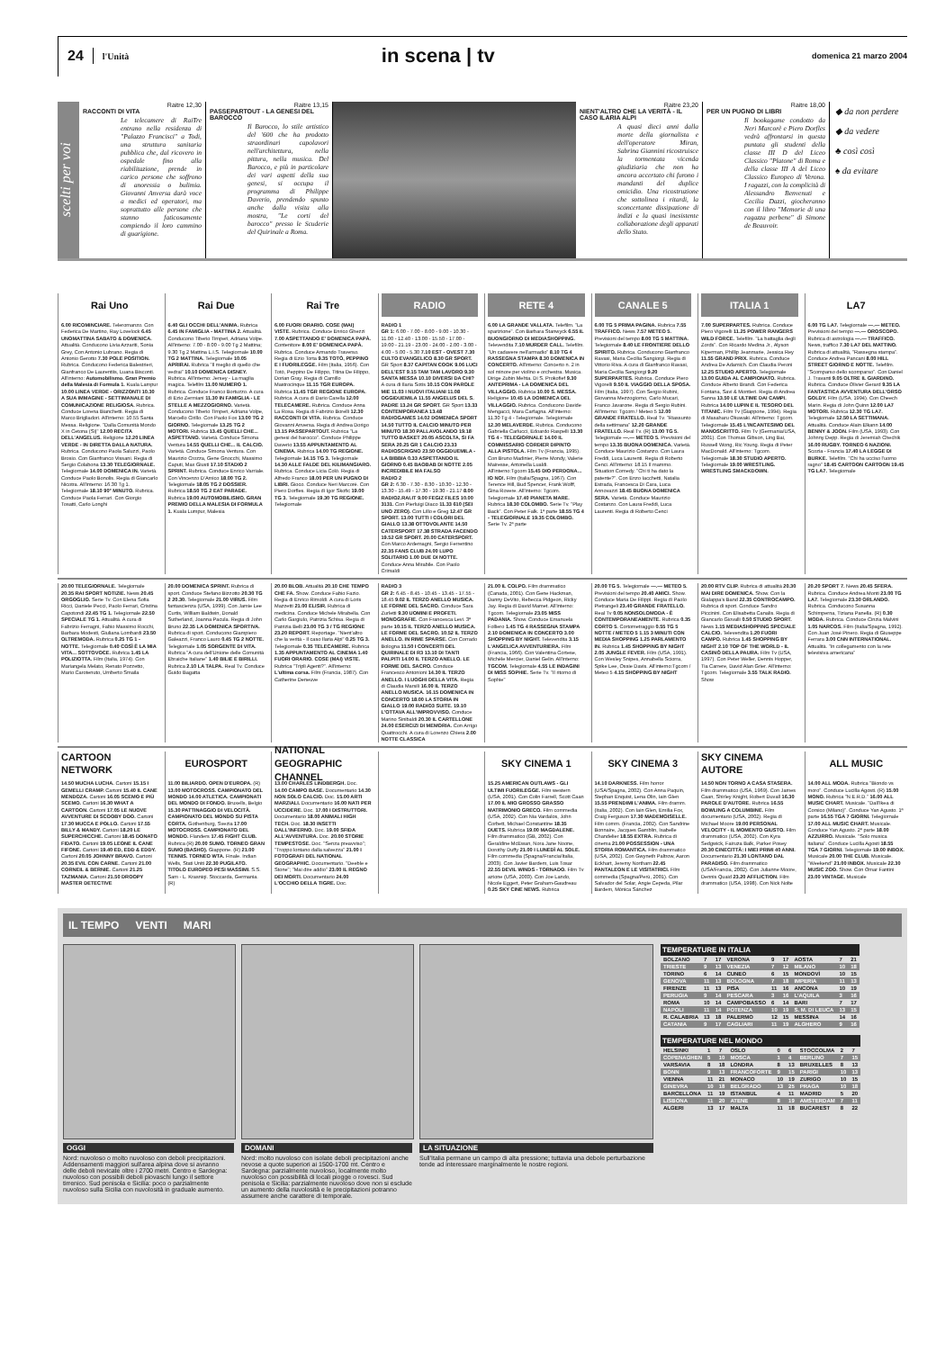24 l'Unità in scena | tv domenica 21 marzo 2004
scelti per voi
Raitre 12,30
RACCONTI DI VITA
Le telecamere di RaiTre entrano nella residenza di "Palazzo Francisci" a Todi, una struttura sanitaria pubblica che, dal ricovero in ospedale fino alla riabilitazione, prende in carico persone che soffrono di anoressia o bulimia. Giovanni Anversa darà voce a medici ed operatori, ma soprattutto alle persone che stanno faticosamente compiendo il loro cammino di guarigione.
Raitre 13,15
PASSEPARTOUT - LA GENESI DEL BAROCCO
Il Barocco, lo stile artistico del '600 che ha prodotto straordinari capolavori nell'architettura, nella pittura, nella musica. Del Barocco, e più in particolare dei vari aspetti della sua genesi, si occupa il programma di Philippe Daverio, prendendo spunto anche dalla visita alla mostra, "Le corti del barocco" presso le Scuderie del Quirinale a Roma.
Raitre 23,20
NIENT'ALTRO CHE LA VERITÀ - IL CASO ILARIA ALPI
A quasi dieci anni dalla morte della giornalista e dell'operatore Miran, Sabrina Giannini ricostruisce la tormentata vicenda giudiziaria che non ha ancora accertato chi furono i mandanti del duplice omicidio. Una ricostruzione che sottolinea i ritardi, la sconcertante dissipazione di indizi e la quasi inesistente collaborazione degli apparati dello Stato.
Raitre 18,00
PER UN PUGNO DI LIBRI
Il bookagame condotto da Neri Marcorè e Piero Dorfles vedrà affrontarsi in questa puntata gli studenti della classe III D del Liceo Classico "Platone" di Roma e della classe III A del Liceo Classico Europeo di Verona. I ragazzi, con la complicità di Alessandro Benvenuti e Cecilia Dazzi, giocheranno con il libro "Memorie di una ragazza perbene" di Simone de Beauvoir.
◆ da non perdere
◆ da vedere
♣ così così
♠ da evitare
Rai Uno
6.00 RICOMINCIARE. Teleromanzo. Con Federica De Martino, Ray Lovelock 6.45 UNOMATTINA SABATO & DOMENICA. Attualità. Conducono Livia Azzariti, Sonia Grey, Con Antonio Lubrano. Regia di Antonio Gerotto 7.30 POLE POSITION. Rubrica. Conducono Federica Balestrieri, Gianfranco De Laurentiis, Luana Bisconti. All'interno: Automobilismo. Gran Premio della Malesia di Formula 1. Kuala Lampur 10.00 LINEA VERDE - ORIZZONTI 10.30 A SUA IMMAGINE - SETTIMANALE DI COMUNICAZIONE RELIGIOSA. Rubrica. Conduce Lorena Bianchetti. Regia di Marco Brigliadori. All'interno: 10.55 Santa Messa. Religione. "Dalla Comunità Mondo X in Cetona (Si)" 12.00 RECITA DELL'ANGELUS. Religione 12.20 LINEA VERDE - IN DIRETTA DALLA NATURA. Rubrica. Conducono Paola Saluzzi, Paolo Brosio. Con Gianfranco Vissani. Regia di Sergio Colabona 13.30 TELEGIORNALE. Telegiornale 14.00 DOMENICA IN. Varietà. Conduce Paolo Bonolis. Regia di Giancarlo Nicotra. All'interno: 16.30 Tg 1. Telegiornale 18.10 90° MINUTO. Rubrica. Conduce Paola Ferrari. Con Giorgio Tosatti, Carlo Longhi
Rai Due
6.40 GLI OCCHI DELL'ANIMA. Rubrica 6.45 IN FAMIGLIA - MATTINA 2. Attualità. Conducono Tiberio Timperi, Adriana Volpe. All'interno: 7.00 - 8.00 - 9.00 Tg 2 Mattina; 9.30 Tg 2 Mattina L.I.S. Telegiornale 10.00 TG 2 MATTINA. Telegiornale 10.05 APRIRAI. Rubrica "Il meglio di quello che vedrai" 10.10 DOMENICA DISNEY. Rubrica. All'interno: Jersey - La maglia magica. Telefilm 11.00 NUMERO 1. Rubrica. Conduce Franco Bortuzzo. A cura di Ezio Zermiani 11.30 IN FAMIGLIA - LE STELLE A MEZZOGIORNO. Varietà. Conducono Tiberio Timperi, Adriana Volpe, Marcello Cirillo. Con Paolo Fox 13.00 TG 2 GIORNO. Telegiornale 13.25 TG 2 MOTORI. Rubrica 13.45 QUELLI CHE... ASPETTANO. Varietà. Conduce Simona Ventura 14.55 QUELLI CHE... IL CALCIO. Varietà. Conduce Simona Ventura. Con Maurizio Crozza, Gene Gnocchi, Massimo Caputi, Max Giusti 17.10 STADIO 2 SPRINT. Rubrica. Conduce Enrico Varriale. Con Vincenzo D'Amico 18.00 TG 2. Telegiornale 18.05 TG 2 DOSSIER. Rubrica 18.50 TG 2 EAT PARADE. Rubrica 19.00 AUTOMOBILISMO. GRAN PREMIO DELLA MALESIA DI FORMULA 1. Kuala Lumpur, Malesia
Rai Tre
6.00 FUORI ORARIO. COSE (MAI) VISTE. Rubrica. Conduce Enrico Ghezzi 7.00 ASPETTANDO E' DOMENICA PAPÀ. Contenitore 8.00 E' DOMENICA PAPÀ. Rubrica. Conduce Armando Traverso. Regia di Ezio Torta 9.35 TOTÒ, PEPPINO E I FUORILEGGE. Film (Italia, 1956). Con Totò, Peppino De Filippo, Titina De Filippo, Dorian Gray. Regia di Camillo Mastrocinque 11.15 TGR EUROPA. Rubrica 11.45 TGR REGIONE EUROPA. Rubrica. A cura di Dario Carella 12.00 TELECAMERE. Rubrica. Conduce Anna La Rosa. Regia di Fabrizio Borelli 12.30 RACCONTI DI VITA. Rubrica. Conduce Giovanni Anversa. Regia di Andrea Dorigo 13.15 PASSEPARTOUT. Rubrica "La genesi del barocco". Conduce Philippe Daverio 13.55 APPUNTAMENTO AL CINEMA. Rubrica 14.00 TG REGIONE. Telegiornale 14.15 TG 3. Telegiornale 14.30 ALLE FALDE DEL KILIMANGIARO. Rubrica. Conduce Licia Colò. Regia di Alfredo Franco 18.00 PER UN PUGNO DI LIBRI. Gioco. Conduce Neri Marcorè. Con Piero Dorfles. Regia di Igor Skofic 19.00 TG 3. Telegiornale 19.30 TG REGIONE. Telegiornale
RADIO
RADIO 1
GR 1: 6.00 - 7.00 - 8.00 - 9.00 - 10.30 - 11.00 - 12.40 - 13.00 - 15.50 - 17.00 - 19.00 - 21.19 - 23.00 - 24.00 - 2.00 - 3.00 - 4.00 - 5.00 - 5.30 7.10 EST - OVEST 7.30 CULTO EVANGELICO 8.30 GR SPORT. GR Sport 8.37 CAPITAN COOK 9.06 LUCI DELL'EST 9.15 TAM TAM LAVORO 9.30 SANTA MESSA 10.10 DIVERSI DA CHI? A cura di Ilaria Sotis 10.15 CON PAROLE MIE 11.03 I NUOVI ITALIANI 11.08 OGGIDUEMILA 11.55 ANGELUS DEL S. PADRE 13.24 GR SPORT. GR Sport 13.33 CONTEMPORANEA 13.48 RADIOGAMES 14.02 DOMENICA SPORT 14.50 TUTTO IL CALCIO MINUTO PER MINUTO 18.30 PALLAVOLANDO 19.18 TUTTO BASKET 20.05 ASCOLTA, SI FA SERA 20.25 GR 1 CALCIO 23.33 RADIOSCRIGNO 23.50 OGGIDUEMILA - LA BIBBIA 0.33 ASPETTANDO IL GIORNO 0.45 BAOBAB DI NOTTE 2.05 INCREDIBILE MA FALSO
RADIO 2
GR 2: 6.30 - 7.30 - 8.30 - 10.30 - 12.30 - 13.30 - 15.49 - 17.30 - 19.30 - 21.17 8.00 RADIO2.RAI.IT 9.00 FEGIZ FILES 10.00 3131. Con Pierluigi Diaco 11.33 610 (SEI UNO ZERO). Con Lillo e Greg 12.47 GR SPORT. 13.00 TUTTI I COLORI DEL GIALLO 13.38 OTTOVOLANTE 14.50 CATERSPORT 17.38 STRADA FACENDO 19.52 GR SPORT. 20.00 CATERSPORT. Con Marco Ardemagni, Sergio Ferrentino 22.35 FANS CLUB 24.00 LUPO SOLITARIO 1.00 DUE DI NOTTE. Conduce Anna Mirabile. Con Paolo Crimaldi
RETE 4
6.00 LA GRANDE VALLATA. Telefilm. "La sparizione". Con Barbara Stanwyck 6.55 IL BUONGIORNO DI MEDIASHOPPING. Televendita 7.10 MURDER CALL. Telefilm. "Un cadavere nell'armadio" 8.10 TG 4 RASSEGNA STAMPA 8.30 DOMENICA IN CONCERTO. All'interno: Concerto n. 2 in sol minore per violino e orchestra. Musica. Dirige Zubin Mehta. Di S. Prokofief 9.30 ANTEPRIMA - LA DOMENICA DEL VILLAGGIO. Rubrica 10.00 S. MESSA. Religione 10.45 LA DOMENICA DEL VILLAGGIO. Rubrica. Conducono Davide Mengacci, Mara Carfagna. All'interno: 11.30 Tg 4 - Telegiornale. Telegiornale 12.30 MELAVERDE. Rubrica. Conducono Gabriella Carlucci, Edoardo Raspelli 13.30 TG 4 - TELEGIORNALE 14.00 IL COMMISSARIO CORDIER DIPINTO ALLA PISTOLA. Film Tv (Francia, 1995). Con Bruno Madinier, Pierre Mondy, Valerie Mairesse, Antonella Lualdi. All'interno:Tgcom 15.45 DIO PERDONA... IO NO!. Film (Italia/Spagna, 1967). Con Terence Hill, Bud Spencer, Frank Wolff, Gina Rovere. All'interno: Tgcom. Telegiornale 17.40 PIANETA MARE. Rubrica 18.30 COLOMBO. Serie Tv. "Play Back". Con Peter Falk. 1ª parte 18.55 TG 4 - TELEGIORNALE 19.35 COLOMBO. Serie Tv. 2ª parte
CANALE 5
6.00 TG 5 PRIMA PAGINA. Rubrica 7.55 TRAFFICO. News 7.57 METEO 5. Previsioni del tempo 8.00 TG 5 MATTINA. Telegiornale 8.40 LE FRONTIERE DELLO SPIRITO. Rubrica. Conducono Gianfranco Ravasi, Maria Cecilia Sangiorgi. Regia di Vittorio Riva. A cura di Gianfranco Ravasi, Maria Cecilia Sangiorgi 9.20 SUPERPARTES. Rubrica. Conduce Piero Vigorelli 9.50 IL VIAGGIO DELLA SPOSA. Film (Italia, 1997). Con Sergio Rubini, Giovanna Mezzogiorno, Carlo Mucari, Franco Javarone. Regia di Sergio Rubini. All'interno: Tgcom / Meteo 5 12.00 GRANDE FRATELLO. Real Tv. "Riassunto della settimana" 12.20 GRANDE FRATELLO. Real Tv. (R) 13.00 TG 5. Telegiornale —.— METEO 5. Previsioni del tempo 13.35 BUONA DOMENICA. Varietà. Conduce Maurizio Costanzo. Con Laura Freddi, Luca Laurenti. Regia di Roberto Cenci. All'interno: 18.15 Il mammo. Situation Comedy. "Chi ti ha dato la patente?". Con Enzo Iacchetti, Natalia Estrada, Francesca Di Cara, Luca Annovazzi 18.45 BUONA DOMENICA SERA. Varietà. Conduce Maurizio Costanzo. Con Laura Freddi, Luca Laurenti. Regia di Roberto Cenci
ITALIA 1
7.00 SUPERPARTES. Rubrica. Conduce Piero Vigorelli 11.25 POWER RANGERS WILD FORCE. Telefilm. "La battaglia degli Zords". Con Ricardo Medina Jr., Alyson Kiperman, Phillip Jeanmarie, Jessica Rey 11.55 GRAND PRIX. Rubrica. Conduce Andrea De Adamich. Con Claudia Peroni 12.25 STUDIO APERTO. Telegiornale 13.00 GUIDA AL CAMPIONATO. Rubrica. Conduce Alberto Brandi. Con Federica Fontana, Savi & Montieri. Regia di Andrea Sanna 13.50 LE ULTIME DAI CAMPI. Rubrica 14.00 LUPIN E IL TESORO DEL TITANIC. Film Tv (Giappone, 1994). Regia di Masaharu Okuwaki. All'interno: Tgcom. Telegiornale 15.45 L'INCANTESIMO DEL MANOSCRITTO. Film Tv (Germania/USA, 2001). Con Thomas Gibson, Ling Bai, Russell Wong, Ric Young. Regia di Peter MacDonald. All'interno: Tgcom. Telegiornale 18.30 STUDIO APERTO. Telegiornale 19.00 WRESTLING. WRESTLING SMACKDOWN.
LA7
6.00 TG LA7. Telegiornale —.— METEO. Previsioni del tempo —.— OROSCOPO. Rubrica di astrologia —.— TRAFFICO. News, traffico 7.30 LA7 DEL MATTINO. Rubrica di attualità, "Rassegna stampa". Conduce Andrea Pancani 8.00 HILL STREET GIORNO E NOTTE. Telefilm. "Scomparso dello scomparso". Con Daniel J. Travanti 9.05 OLTRE IL GIARDINO. Rubrica. Conduce Olivier Gerard 9.35 LA FANTASTICA AVVENTURA DELL'ORSO GOLDY. Film (USA, 1994). Con Cheech Marin. Regia di John Quinn 12.00 LA7 MOTORI. Rubrica 12.30 TG LA7. Telegiornale 12.50 LA SETTIMANA. Attualità. Conduce Alain Elkann 14.00 BENNY & JOON. Film (USA, 1993). Con Johnny Depp. Regia di Jeremiah Chechik 16.00 RUGBY. TORNEO 6 NAZIONI. Scozia - Francia 17.40 LA LEGGE DI BURKE. Telefilm. "Chi ha ucciso l'uomo ragno" 18.45 CARTOON CARTOON 19.45 TG LA7. Telegiornale
20.00 TELEGIORNALE. Telegiornale 20.35 RAI SPORT NOTIZIE. News 20.45 ORGOGLIO. Serie Tv. Con Elena Sofia Ricci, Daniele Pecci, Paolo Ferrari, Cristina Capotondi 22.45 TG 1. Telegiornale 22.50 SPECIALE TG 1. Attualità. A cura di Fabrizio Ferragni, Fabio Massimo Rocchi, Barbara Modesti, Giuliana Lombardi 23.50 OLTREMODA. Rubrica 0.25 TG 1 - NOTTE. Telegiornale 0.40 COSÌ È LA MIA VITA... SOTTOVOCE. Rubrica 1.45 LA POLIZIOTTA. Film (Italia, 1974). Con Mariangela Melato, Renato Pozzetto, Mario Carotenuto, Umberto Smaila
20.00 DOMENICA SPRINT. Rubrica di sport. Conduce Stefano Bizzotto 20.30 TG 2 20.30. Telegiornale 21.00 VIRUS. Film fantascienza (USA, 1999). Con Jamie Lee Curtis, William Baldwin, Donald Sutherland, Joanna Pacula. Regia di John Bruno 22.35 LA DOMENICA SPORTIVA. Rubrica di sport. Conducono Giampiero Galeazzi, Franco Lauro 0.45 TG 2 NOTTE. Telegiornale 1.05 SORGENTE DI VITA. Rubrica "A cura dell'Unione delle Comunità Ebraiche Italiane" 1.40 BILIE E BIRILLI. Rubrica 2.10 LA TALPA. Real Tv. Conduce Guido Bagatta
20.00 BLOB. Attualità 20.10 CHE TEMPO CHE FA. Show. Conduce Fabio Fazio. Regia di Enrico Rimoldi. A cura di Loris Mazzetti 21.00 ELISIR. Rubrica di medicina. Conduce Michele Mirabella. Con Carlo Gargiulo, Patrizia Schisa. Regia di Patrizia Belli 23.00 TG 3 / TG REGIONE 23.20 REPORT. Reportage. "Nient'altro che la verità - Il caso Ilaria Alpi" 0.25 TG 3. Telegiornale 0.35 TELECAMERE. Rubrica 1.35 APPUNTAMENTO AL CINEMA 1.40 FUORI ORARIO. COSE (MAI) VISTE. Rubrica "Tripli Agenti?". All'interno: L'ultima corsa. Film (Francia, 1987). Con Catherine Deneuve
RADIO 3
GR 2: 6.45 - 8.45 - 10.45 - 13.45 - 17.55 - 18.45 9.02 IL TERZO ANELLO MUSICA. LE FORME DEL SACRO. Conduce Sara Zurletti 9.30 UOMINI E PROFETI. MONOGRAFIE. Con Francesca Levi. 3ª parte 10.15 IL TERZO ANELLO MUSICA. LE FORME DEL SACRO. 10.52 IL TERZO ANELLO. IN RIME SPARSE. Con Corrado Bologna 11.50 I CONCERTI DEL QUIRINALE DI R3 13.10 DI TANTI PALPITI 14.00 IL TERZO ANELLO. LE FORME DEL SACRO. Conduce Francesco Antonioni 14.30 IL TERZO ANELLO. I LUOGHI DELLA VITA. Regia di Claudia Marsili 16.00 IL TERZO ANELLO MUSICA. 16.15 DOMENICA IN CONCERTO 18.00 LA STORIA IN GIALLO 19.00 RADIO3 SUITE. 19.10 L'OTTAVA ALL'IMPROVVISO. Conduce Marino Sinibaldi 20.30 IL CARTELLONE 24.00 ESERCIZI DI MEMORIA. Con Arrigo Quattrocchi. A cura di Lorenzo Chiera 2.00 NOTTE CLASSICA
21.00 IL COLPO. Film drammatico (Canada, 2001). Con Gene Hackman, Danny DeVito, Rebecca Pidgeon, Ricky Jay. Regia di David Mamet. All'interno: Tgcom. Telegiornale 23.05 MISS PADANIA. Show. Conduce Emanuela Folliero 1.45 TG 4 RASSEGNA STAMPA 2.10 DOMENICA IN CONCERTO 3.00 SHOPPING BY NIGHT. Televendita 3.15 L'ANGELICA AVVENTURIERA. Film (Francia, 1966). Con Valentina Cortese, Michèle Mercier, Daniel Gelin. All'interno: TGCOM. Telegiornale 4.55 LE INDAGINI DI MISS SOPHIE. Serie Tv. "Il ritorno di Sophie"
20.00 TG 5. Telegiornale —.— METEO 5. Previsioni del tempo 20.40 AMICI. Show. Conduce Maria De Filippi. Regia di Paolo Pietrangeli 23.40 GRANDE FRATELLO. Real Tv 0.05 NONSOLOMODA - È CONTEMPORANEAMENTE. Rubrica 0.35 CORTO 5. Cortometraggio 0.55 TG 5 NOTTE / METEO 5 1.15 3 MINUTI CON MEDIA SHOPPING 1.25 PARLAMENTO IN. Rubrica 1.45 SHOPPING BY NIGHT 2.05 JUNGLE FEVER. Film (USA, 1991). Con Wesley Snipes, Annabella Sciorra, Spike Lee, Ossie Davis. All'interno:Tgcom / Meteo 5 4.15 SHOPPING BY NIGHT
20.00 RTV CLIP. Rubrica di attualità 20.30 MAI DIRE DOMENICA. Show. Con la Gialappa's Band 22.35 CONTROCAMPO. Rubrica di sport. Conduce Sandro Piccinini. Con Elisabetta Canalis. Regia di Giancarlo Giovalli 0.50 STUDIO SPORT. News 1.15 MEDIASHOPPING SPECIALE CALCIO. Televendita 1.20 FUORI CAMPO. Rubrica 1.45 SHOPPING BY NIGHT 2.10 TOP OF THE WORLD - IL CASINÒ DELLA PAURA. Film Tv (USA, 1997). Con Peter Weller, Dennis Hopper, Tia Carrere, David Alan Grier. All'interno: Tgcom. Telegiornale 3.55 TALK RADIO. Show
20.20 SPORT 7. News 20.45 SFERA. Rubrica. Conduce Andrea Monti 23.00 TG LA7. Telegiornale 23.30 ORLANDO. Rubrica. Conducono Susanna Schimperna, Tiziana Panella. (R) 0.30 MODA. Rubrica. Conduce Cinzia Malvini 1.05 NARCOS. Film (Italia/Spagna, 1992). Con Juan José Pinero. Regia di Giuseppe Ferrara 3.00 CNN INTERNATIONAL. Attualità. "In collegamento con la rete televisiva americana"
CARTOON NETWORK
14.50 MUCHA LUCHA. Cartoni 15.15 I GEMELLI CRAMP. Cartoni 15.40 IL CANE MENDOZA. Cartoni 16.05 SCEMO E PIÙ SCEMO. Cartoni 16.30 WHAT A CARTOON. Cartoni 17.05 LE NUOVE AVVENTURE DI SCOOBY DOO. Cartoni 17.30 MUCCA E POLLO. Cartoni 17.55 BILLY & MANDY. Cartoni 18.20 LE SUPERCHICCHE. Cartoni 18.45 DONATO FIDATO. Cartoni 19.05 LEONE IL CANE FIFONE. Cartoni 19.40 ED, EDD & EDDY. Cartoni 20.05 JOHNNY BRAVO. Cartoni 20.35 EVIL CON CARNE. Cartoni 21.00 CORNEIL & BERNIE. Cartoni 21.25 TAZMANIA. Cartoni 21.50 DROOPY MASTER DETECTIVE
EUROSPORT
11.00 BILIARDO. OPEN D'EUROPA. (R) 13.00 MOTOCROSS. CAMPIONATO DEL MONDO 14.00 ATLETICA. CAMPIONATI DEL MONDO DI FONDO. Bruxells, Belgio 15.30 PATTINAGGIO DI VELOCITÀ. CAMPIONATO DEL MONDO SU PISTA CORTA. Gothenburg, Svezia 17.00 MOTOCROSS. CAMPIONATO DEL MONDO. Flanders 17.45 FIGHT CLUB. Rubrica (R) 20.00 SUMO. TORNEO GRAN SUMO (BASHO). Giappone. (R) 21.00 TENNIS. TORNEO WTA. Finale. Indian Wells, Stati Uniti 22.30 PUGILATO. TITOLO EUROPEO PESI MASSIMI. S.S. Sam - L. Krasniqi. Stoccarda, Germania. (R)
NATIONAL GEOGRAPHIC CHANNEL
13.00 CHARLES LINDBERGH. Doc. 14.00 CAMPO BASE. Documentario 14.30 NON SOLO CALCIO. Doc. 15.00 ARTI MARZIALI. Documentario 16.00 NATI PER UCCIDERE. Doc. 17.00 I DISTRUTTORI. Documentario 18.00 ANIMALI HIGH TECH. Doc. 18.30 INSETTI DALL'INFERNO. Doc. 19.00 SFIDA ALL'AVVENTURA. Doc. 20.00 STORIE TEMPESTOSE. Doc. "Senza preavviso"; "Troppo lontano dalla salvezza" 21.00 I FOTOGRAFI DEL NATIONAL GEOGRAPHIC. Documentario. "Deeble e Stone"; "Mai dire addio" 23.00 IL REGNO DEI MORTI. Documentario 24.00 L'OCCHIO DELLA TIGRE. Doc.
SKY CINEMA 1
15.25 AMERICAN OUTLAWS - GLI ULTIMI FUORILEGGE. Film western (USA, 2001). Con Colin Farrell, Scott Caan 17.00 IL MIO GROSSO GRASSO MATRIMONIO GRECO. Film commedia (USA, 2002). Con Nia Vardalos, John Corbett, Michael Constantine 18.35 DUETS. Rubrica 19.00 MAGDALENE. Film drammatico (GB, 2002). Con Geraldine McEwan, Nora Jane Noone, Dorothy Duffy 21.00 I LUNEDÌ AL SOLE. Film commedia (Spagna/Francia/Italia, 2003). Con Javier Bardem, Luis Tosar 22.55 DEVIL WINDS - TORNADO. Film Tv azione (USA, 2003). Con Joe Lando, Nicole Eggert, Peter Graham-Gaudreau 0.25 SKY CINE NEWS. Rubrica
SKY CINEMA 3
14.10 DARKNESS. Film horror (USA/Spagna, 2002). Con Anna Paquin, Stephan Enquist, Lena Olin, Iain Glen 15.55 PRENDIMI L'ANIMA. Film dramm. (Italia, 2002). Con Iain Glen, Emilia Fox, Craig Ferguson 17.30 MADEMOISELLE. Film comm. (Francia, 2002). Con Sandrine Bonnaire, Jacques Gamblin, Isabelle Chandelier 18.55 EXTRA. Rubrica di cinema 21.00 POSSESSION - UNA STORIA ROMANTICA. Film drammatico (USA, 2002). Con Gwyneth Paltrow, Aaron Eckhart, Jeremy Northam 22.45 PANTALEON E LE VISITATRICI. Film commedia (Spagna/Perù, 2001). Con Salvador del Solar, Angie Cepeda, Pilar Bardem, Mónica Sánchez
SKY CINEMA AUTORE
14.50 NON TORNO A CASA STASERA. Film drammatico (USA, 1969). Con James Caan, Shirley Knight, Robert Duvall 16.30 PAROLE D'AUTORE. Rubrica 16.55 BOWLING A COLUMBINE. Film documentario (USA, 2002). Regia di Michael Moore 19.00 PERSONAL VELOCITY - IL MOMENTO GIUSTO. Film drammatico (USA, 2002). Con Kyra Sedgwick, Fairuza Balk, Parker Posey 20.30 CINECITTÀ: I MIEI PRIMI 40 ANNI. Documentario 21.30 LONTANO DAL PARADISO. Film drammatico (USA/Francia, 2002). Con Julianne Moore, Dennis Quaid 23.20 AFFLICTION. Film drammatico (USA, 1998). Con Nick Nolte
ALL MUSIC
14.00 ALL MODA. Rubrica "Biondo vs moro". Conduce Lucilla Agosti. (R) 15.00 MONO. Rubrica "N.E.R.D." 16.00 ALL MUSIC CHART. Musicale. "Dall'Ikea di Corsico (Milano)". Conduce Yan Agusto. 1ª parte 16.55 TGA 7 GIORNI. Telegiornale 17.00 ALL MUSIC CHART. Musicale. Conduce Yan Agusto. 2ª parte 18.00 AZZURRO. Musicale. "Solo musica italiana". Conduce Lucilla Agosti 18.55 TGA 7 GIORNI. Telegiornale 19.00 INBOX. Musicale 20.00 THE CLUB. Musicale. "Weekend" 21.00 INBOX. Musicale 22.30 MUSIC ZOO. Show. Con Omar Fantini 23.00 VINTAGE. Musicale
IL TEMPO VENTI MARI
OGGI
Nord: nuvoloso o molto nuvoloso con deboli precipitazioni. Addensamenti maggiori sull'area alpina dove si avranno delle deboli nevicate oltre i 2700 metri. Centro e Sardegna: nuvoloso con possibili deboli piovaschi lungo il settore tirrenico. Sud penisola e Sicilia: poco o parzialmente nuvoloso sulla Sicilia con nuvolosità in graduale aumento.
DOMANI
Nord: molto nuvoloso con isolate deboli precipitazioni anche nevose a quote superiori ai 1500-1700 mt. Centro e Sardegna: parzialmente nuvoloso, localmente molto nuvoloso con possibilità di locali piogge o rovesci. Sud penisola e Sicilia: parzialmente nuvoloso dove non si esclude un aumento della nuvolosità e le precipitazioni potranno assumere anche carattere di temporale.
LA SITUAZIONE
Sull'Italia permane un campo di alta pressione; tuttavia una debole perturbazione tende ad interessare marginalmente le nostre regioni.
| TEMPERATURE IN ITALIA | | | | | | | | |
| --- | --- | --- | --- | --- | --- | --- | --- | --- |
| BOLZANO | 7 | 17 | VERONA | 9 | 17 | AOSTA | 7 | 21 |
| TRIESTE | 9 | 13 | VENEZIA | 7 | 12 | MILANO | 10 | 18 |
| TORINO | 6 | 14 | CUNEO | 6 | 15 | MONDOVÌ | 10 | 15 |
| GENOVA | 11 | 13 | BOLOGNA | 7 | 18 | IMPERIA | 11 | 13 |
| FIRENZE | 11 | 13 | PISA | 11 | 16 | ANCONA | 10 | 19 |
| PERUGIA | 9 | 14 | PESCARA | 3 | 16 | L'AQUILA | 3 | 16 |
| ROMA | 10 | 14 | CAMPOBASSO | 6 | 14 | BARI | 7 | 17 |
| NAPOLI | 11 | 14 | POTENZA | 10 | 19 | S. M. DI LEUCA | 13 | 15 |
| R. CALABRIA | 13 | 18 | PALERMO | 12 | 15 | MESSINA | 14 | 16 |
| CATANIA | 9 | 17 | CAGLIARI | 11 | 19 | ALGHERO | 9 | 16 |
| TEMPERATURE NEL MONDO | | | | | | | | |
| --- | --- | --- | --- | --- | --- | --- | --- | --- |
| HELSINKI | 1 | 7 | OSLO | 0 | 6 | STOCCOLMA | 2 | 7 |
| COPENAGHEN | 5 | 10 | MOSCA | 1 | 4 | BERLINO | 7 | 15 |
| VARSAVIA | 8 | 18 | LONDRA | 8 | 13 | BRUXELLES | 8 | 13 |
| BONN | 9 | 13 | FRANCOFORTE | 9 | 15 | PARIGI | 10 | 13 |
| VIENNA | 11 | 21 | MONACO | 10 | 19 | ZURIGO | 10 | 15 |
| GINEVRA | 10 | 18 | BELGRADO | 13 | 25 | PRAGA | 10 | 18 |
| BARCELLONA | 11 | 19 | ISTANBUL | 4 | 11 | MADRID | 5 | 20 |
| LISBONA | 11 | 20 | ATENE | 8 | 19 | AMSTERDAM | 7 | 11 |
| ALGERI | 13 | 17 | MALTA | 11 | 18 | BUCAREST | 8 | 22 |